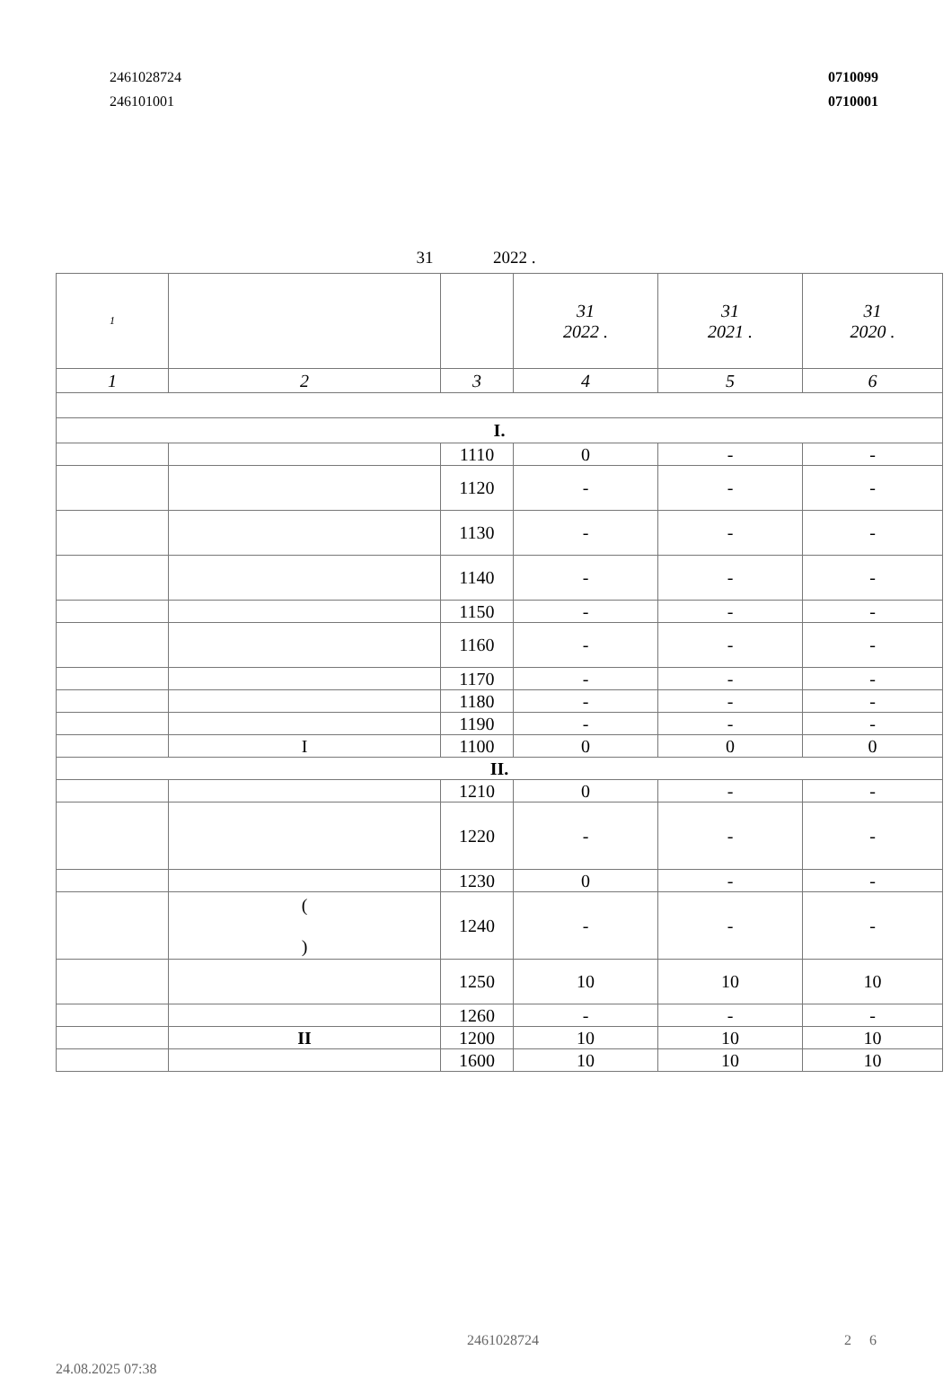2461028724
246101001
0710099
0710001
31 2022 .
| 1 | | | 31 2022 . | 31 2021 . | 31 2020 . |
| --- | --- | --- | --- | --- | --- |
| 1 | 2 | 3 | 4 | 5 | 6 |
| I. | | | | | |
| | | 1110 | 0 | - | - |
| | | 1120 | - | - | - |
| | | 1130 | - | - | - |
| | | 1140 | - | - | - |
| | | 1150 | - | - | - |
| | | 1160 | - | - | - |
| | | 1170 | - | - | - |
| | | 1180 | - | - | - |
| | | 1190 | - | - | - |
| | I | 1100 | 0 | 0 | 0 |
| II. | | | | | |
| | | 1210 | 0 | - | - |
| | | 1220 | - | - | - |
| | | 1230 | 0 | - | - |
| | ( ) | 1240 | - | - | - |
| | | 1250 | 10 | 10 | 10 |
| | | 1260 | - | - | - |
| | II | 1200 | 10 | 10 | 10 |
| | | 1600 | 10 | 10 | 10 |
2461028724 2 6
24.08.2025 07:38